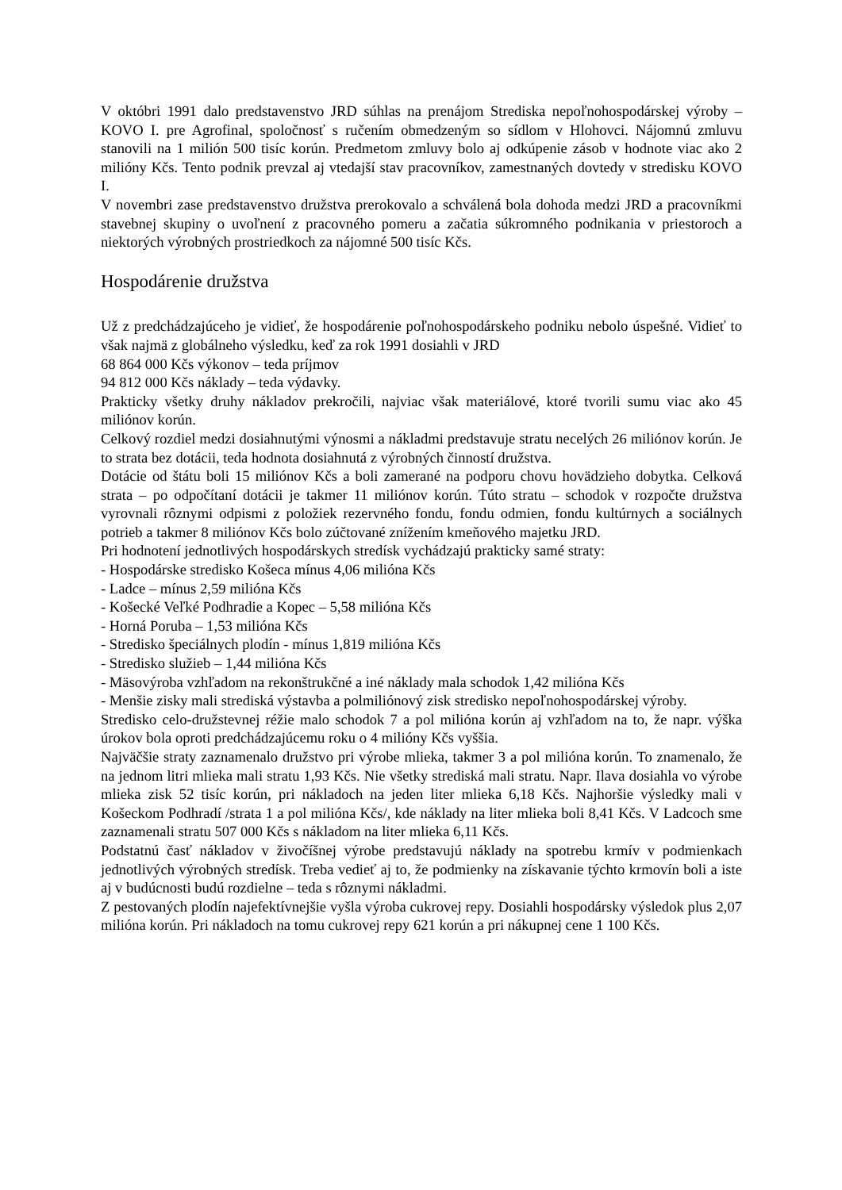V októbri 1991 dalo predstavenstvo JRD súhlas na prenájom Strediska nepoľnohospodárskej výroby – KOVO I. pre Agrofinal, spoločnosť s ručením obmedzeným so sídlom v Hlohovci. Nájomnú zmluvu stanovili na 1 milión 500 tisíc korún. Predmetom zmluvy bolo aj odkúpenie zásob v hodnote viac ako 2 milióny Kčs. Tento podnik prevzal aj vtedajší stav pracovníkov, zamestnaných dovtedy v stredisku KOVO I.
V novembri zase predstavenstvo družstva prerokovalo a schválená bola dohoda medzi JRD a pracovníkmi stavebnej skupiny o uvoľnení z pracovného pomeru a začatia súkromného podnikania v priestoroch a niektorých výrobných prostriedkoch za nájomné 500 tisíc Kčs.
Hospodárenie družstva
Už z predchádzajúceho je vidieť, že hospodárenie poľnohospodárskeho podniku nebolo úspešné. Vidieť to však najmä z globálneho výsledku, keď za rok 1991 dosiahli v JRD
68 864 000 Kčs výkonov – teda príjmov
94 812 000 Kčs náklady – teda výdavky.
Prakticky všetky druhy nákladov prekročili, najviac však materiálové, ktoré tvorili sumu viac ako 45 miliónov korún.
Celkový rozdiel medzi dosiahnutými výnosmi a nákladmi predstavuje stratu necelých 26 miliónov korún. Je to strata bez dotácii, teda hodnota dosiahnutá z výrobných činností družstva.
Dotácie od štátu boli 15 miliónov Kčs a boli zamerané na podporu chovu hovädzieho dobytka. Celková strata – po odpočítaní dotácii je takmer 11 miliónov korún. Túto stratu – schodok v rozpočte družstva vyrovnali rôznymi odpismi z položiek rezervného fondu, fondu odmien, fondu kultúrnych a sociálnych potrieb a takmer 8 miliónov Kčs bolo zúčtované znížením kmeňového majetku JRD.
Pri hodnotení jednotlivých hospodárskych stredísk vychádzajú prakticky samé straty:
- Hospodárske stredisko Košeca mínus 4,06 milióna Kčs
- Ladce – mínus 2,59 milióna Kčs
- Košecké Veľké Podhradie a Kopec – 5,58 milióna Kčs
- Horná Poruba – 1,53 milióna Kčs
- Stredisko špeciálnych plodín - mínus 1,819 milióna Kčs
- Stredisko služieb – 1,44 milióna Kčs
- Mäsovýroba vzhľadom na rekonštrukčné a iné náklady mala schodok 1,42 milióna Kčs
- Menšie zisky mali strediská výstavba a polmiliónový zisk stredisko nepoľnohospodárskej výroby.
Stredisko celo-družstevnej réžie malo schodok 7 a pol milióna korún aj vzhľadom na to, že napr. výška úrokov bola oproti predchádzajúcemu roku o 4 milióny Kčs vyššia.
Najväčšie straty zaznamenalo družstvo pri výrobe mlieka, takmer 3 a pol milióna korún. To znamenalo, že na jednom litri mlieka mali stratu 1,93 Kčs. Nie všetky strediská mali stratu. Napr. Ilava dosiahla vo výrobe mlieka zisk 52 tisíc korún, pri nákladoch na jeden liter mlieka 6,18 Kčs. Najhoršie výsledky mali v Košeckom Podhradí /strata 1 a pol milióna Kčs/, kde náklady na liter mlieka boli 8,41 Kčs. V Ladcoch sme zaznamenali stratu 507 000 Kčs s nákladom na liter mlieka 6,11 Kčs.
Podstatnú časť nákladov v živočíšnej výrobe predstavujú náklady na spotrebu krmív v podmienkach jednotlivých výrobných stredísk. Treba vedieť aj to, že podmienky na získavanie týchto krmovín boli a iste aj v budúcnosti budú rozdielne – teda s rôznymi nákladmi.
Z pestovaných plodín najefektívnejšie vyšla výroba cukrovej repy. Dosiahli hospodársky výsledok plus 2,07 milióna korún. Pri nákladoch na tomu cukrovej repy 621 korún a pri nákupnej cene 1 100 Kčs.